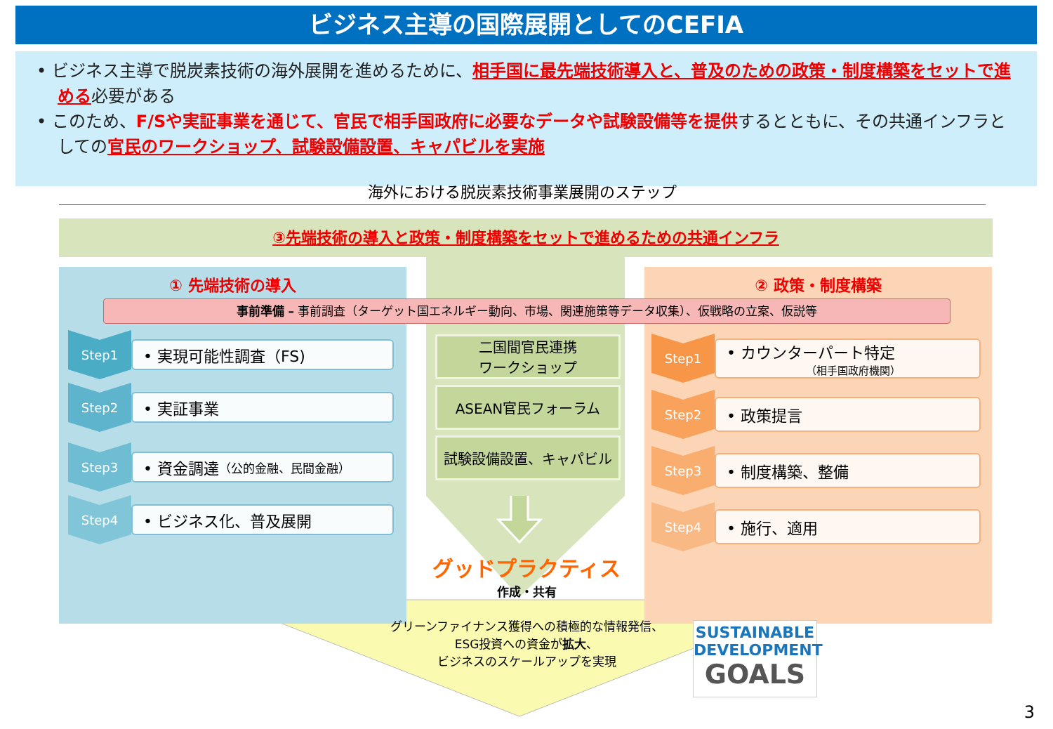ビジネス主導の国際展開としてのCEFIA
• ビジネス主導で脱炭素技術の海外展開を進めるために、相手国に最先端技術導入と、普及のための政策・制度構築をセットで進める必要がある
• このため、F/Sや実証事業を通じて、官民で相手国政府に必要なデータや試験設備等を提供するとともに、その共通インフラとしての官民のワークショップ、試験設備設置、キャパビルを実施
海外における脱炭素技術事業展開のステップ
③先端技術の導入と政策・制度構築をセットで進めるための共通インフラ
① 先端技術の導入 ② 政策・制度構築
事前準備 – 事前調査（ターゲット国エネルギー動向、市場、関連施策等データ収集）、仮戦略の立案、仮説等
Step1
• 実現可能性調査（FS)
Step2
• 実証事業
Step3
• 資金調達 （公的金融、民間金融）
Step4
• ビジネス化、普及展開
Step1
• カウンターパート特定
（相手国政府機関）
Step2
• 政策提言
Step3
• 制度構築、整備
Step4
• 施行、適用
二国間官民連携
ワークショップ
ASEAN官民フォーラム
試験設備設置、キャパビル
グッドプラクティス
作成・共有
グリーンファイナンス獲得への積極的な情報発信、
ESG投資への資金が拡大、
ビジネスのスケールアップを実現
SUSTAINABLE
DEVELOPMENT
GOALS
3